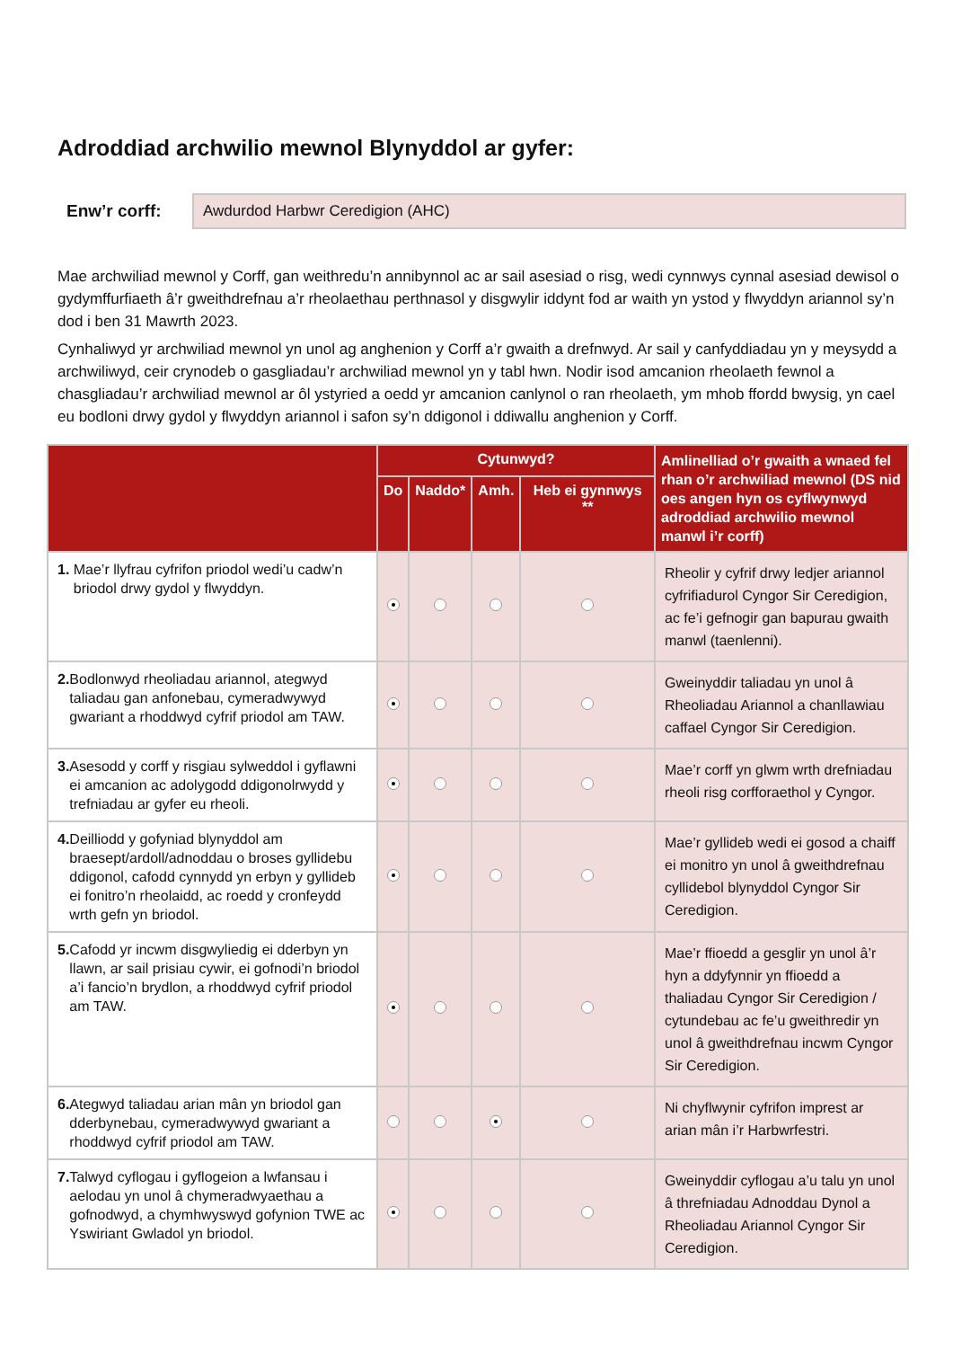Adroddiad archwilio mewnol Blynyddol ar gyfer:
Enw’r corff:
Awdurdod Harbwr Ceredigion (AHC)
Mae archwiliad mewnol y Corff, gan weithredu’n annibynnol ac ar sail asesiad o risg, wedi cynnwys cynnal asesiad dewisol o gydymffurfiaeth â’r gweithdrefnau a’r rheolaethau perthnasol y disgwylir iddynt fod ar waith yn ystod y flwyddyn ariannol sy’n dod i ben 31 Mawrth 2023.
Cynhaliwyd yr archwiliad mewnol yn unol ag anghenion y Corff a’r gwaith a drefnwyd. Ar sail y canfyddiadau yn y meysydd a archwiliwyd, ceir crynodeb o gasgliadau’r archwiliad mewnol yn y tabl hwn. Nodir isod amcanion rheolaeth fewnol a chasgliadau’r archwiliad mewnol ar ôl ystyried a oedd yr amcanion canlynol o ran rheolaeth, ym mhob ffordd bwysig, yn cael eu bodloni drwy gydol y flwyddyn ariannol i safon sy’n ddigonol i ddiwallu anghenion y Corff.
| | Cytunwyd? | | | | Amlinelliad o’r gwaith a wnaed fel rhan o’r archwiliad mewnol (DS nid oes angen hyn os cyflwynwyd adroddiad archwilio mewnol manwl i’r corff) |
| --- | --- | --- | --- | --- | --- |
| | Do | Naddo* | Amh. | Heb ei gynnwys ** | |
| 1. Mae’r llyfrau cyfrifon priodol wedi’u cadw’n briodol drwy gydol y flwyddyn. | | | | | Rheolir y cyfrif drwy ledjer ariannol cyfrifiadurol Cyngor Sir Ceredigion, ac fe’i gefnogir gan bapurau gwaith manwl (taenlenni). |
| 2. Bodlonwyd rheoliadau ariannol, ategwyd taliadau gan anfonebau, cymeradwywyd gwariant a rhoddwyd cyfrif priodol am TAW. | | | | | Gweinyddir taliadau yn unol â Rheoliadau Ariannol a chanllawiau caffael Cyngor Sir Ceredigion. |
| 3. Asesodd y corff y risgiau sylweddol i gyflawni ei amcanion ac adolygodd ddigonolrwydd y trefniadau ar gyfer eu rheoli. | | | | | Mae’r corff yn glwm wrth drefniadau rheoli risg corfforaethol y Cyngor. |
| 4. Deilliodd y gofyniad blynyddol am braesept/ardoll/adnoddau o broses gyllidebu ddigonol, cafodd cynnydd yn erbyn y gyllideb ei fonitro’n rheolaidd, ac roedd y cronfeydd wrth gefn yn briodol. | | | | | Mae’r gyllideb wedi ei gosod a chaiff ei monitro yn unol â gweithdrefnau cyllidebol blynyddol Cyngor Sir Ceredigion. |
| 5. Cafodd yr incwm disgwyliedig ei dderbyn yn llawn, ar sail prisiau cywir, ei gofnodi’n briodol a’i fancio’n brydlon, a rhoddwyd cyfrif priodol am TAW. | | | | | Mae’r ffioedd a gesglir yn unol â’r hyn a ddyfynnir yn ffioedd a thaliadau Cyngor Sir Ceredigion / cytundebau ac fe’u gweithredir yn unol â gweithdrefnau incwm Cyngor Sir Ceredigion. |
| 6. Ategwyd taliadau arian mân yn briodol gan dderbynebau, cymeradwywyd gwariant a rhoddwyd cyfrif priodol am TAW. | | | | | Ni chyflwynir cyfrifon imprest ar arian mân i’r Harbwrfestri. |
| 7. Talwyd cyflogau i gyflogeion a lwfansau i aelodau yn unol â chymeradwyaethau a gofnodwyd, a chymhwyswyd gofynion TWE ac Yswiriant Gwladol yn briodol. | | | | | Gweinyddir cyflogau a’u talu yn unol â threfniadau Adnoddau Dynol a Rheoliadau Ariannol Cyngor Sir Ceredigion. |